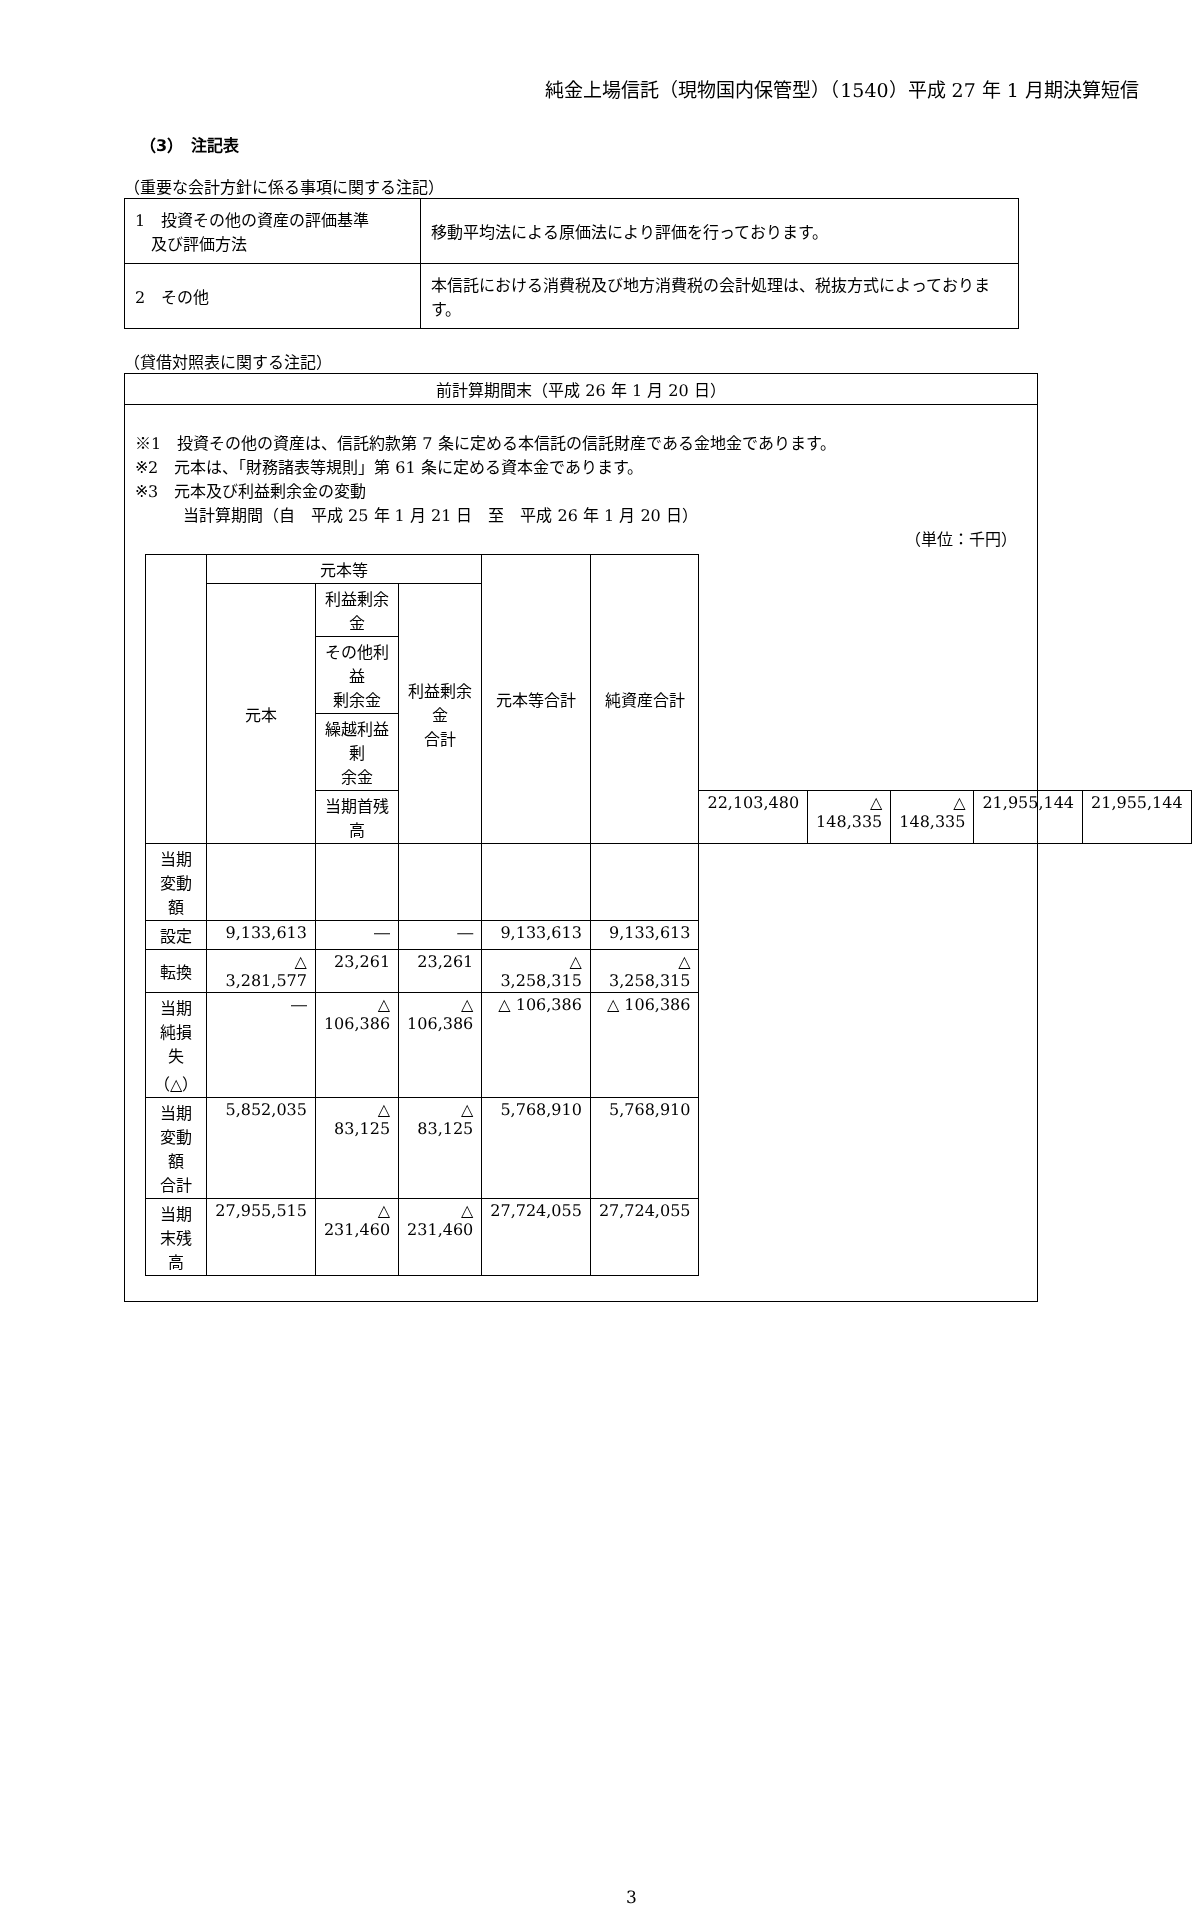純金上場信託（現物国内保管型）（1540）平成 27 年 1 月期決算短信
（3）　注記表
（重要な会計方針に係る事項に関する注記）
| 1 投資その他の資産の評価基準 及び評価方法 | 移動平均法による原価法により評価を行っております。 |
| 2 その他 | 本信託における消費税及び地方消費税の会計処理は、税抜方式によっております。 |
（貸借対照表に関する注記）
前計算期間末（平成 26 年 1 月 20 日）
※1　投資その他の資産は、信託約款第 7 条に定める本信託の信託財産である金地金であります。
※2　元本は、「財務諸表等規則」第 61 条に定める資本金であります。
※3　元本及び利益剰余金の変動
　　　当計算期間（自　平成 25 年 1 月 21 日　至　平成 26 年 1 月 20 日）
（単位：千円）
| | 元本等 | | | 元本等合計 | 純資産合計 | | | | | |
| | 元本 | 利益剰余金 | 利益剰余金 合計 | | | | | | | |
| | | その他利益 剰余金 | | | | | | | | |
| | | 繰越利益剰 余金 | | | | | | | | |
| | | 当期首残高 | | | | 22,103,480 | △ 148,335 | △ 148,335 | 21,955,144 | 21,955,144 |
| 当期変動額 | | | | | | | | | | |
| 設定 | 9,133,613 | ― | ― | 9,133,613 | 9,133,613 | | | | | |
| 転換 | △ 3,281,577 | 23,261 | 23,261 | △ 3,258,315 | △ 3,258,315 | | | | | |
| 当期純損失 （△） | ― | △ 106,386 | △ 106,386 | △ 106,386 | △ 106,386 | | | | | |
| 当期変動額 合計 | 5,852,035 | △ 83,125 | △ 83,125 | 5,768,910 | 5,768,910 | | | | | |
| 当期末残高 | 27,955,515 | △ 231,460 | △ 231,460 | 27,724,055 | 27,724,055 | | | | | |
3